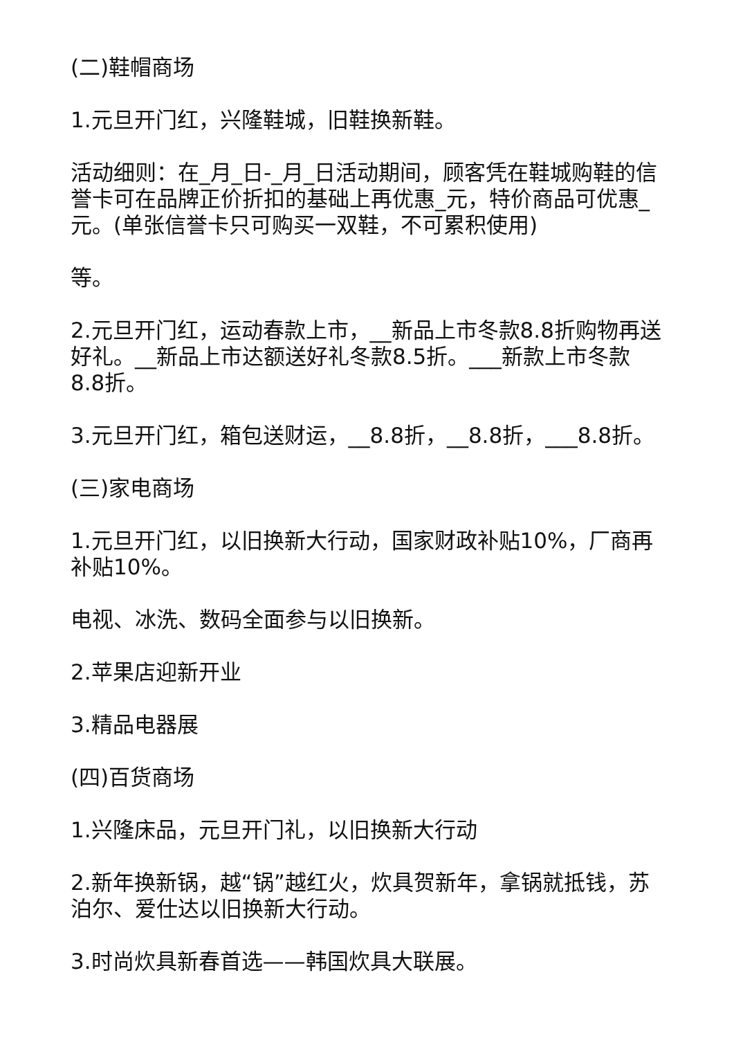(二)鞋帽商场
1.元旦开门红，兴隆鞋城，旧鞋换新鞋。
活动细则：在_月_日-_月_日活动期间，顾客凭在鞋城购鞋的信誉卡可在品牌正价折扣的基础上再优惠_元，特价商品可优惠_元。(单张信誉卡只可购买一双鞋，不可累积使用)
等。
2.元旦开门红，运动春款上市，__新品上市冬款8.8折购物再送好礼。__新品上市达额送好礼冬款8.5折。___新款上市冬款8.8折。
3.元旦开门红，箱包送财运，__8.8折，__8.8折，___8.8折。
(三)家电商场
1.元旦开门红，以旧换新大行动，国家财政补贴10%，厂商再补贴10%。
电视、冰洗、数码全面参与以旧换新。
2.苹果店迎新开业
3.精品电器展
(四)百货商场
1.兴隆床品，元旦开门礼，以旧换新大行动
2.新年换新锅，越“锅”越红火，炊具贺新年，拿锅就抵钱，苏泊尔、爱仕达以旧换新大行动。
3.时尚炊具新春首选——韩国炊具大联展。